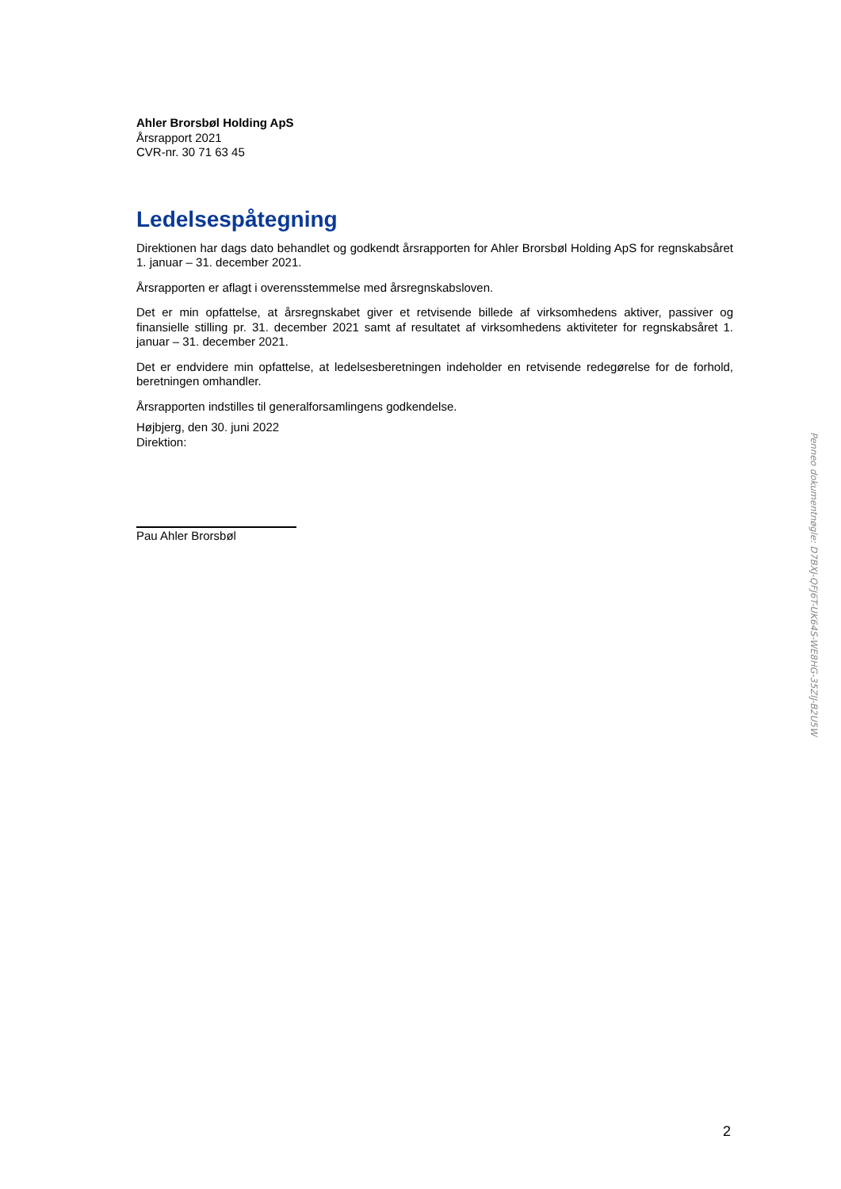Ahler Brorsbøl Holding ApS
Årsrapport 2021
CVR-nr. 30 71 63 45
Ledelsespåtegning
Direktionen har dags dato behandlet og godkendt årsrapporten for Ahler Brorsbøl Holding ApS for regnskabsåret 1. januar – 31. december 2021.
Årsrapporten er aflagt i overensstemmelse med årsregnskabsloven.
Det er min opfattelse, at årsregnskabet giver et retvisende billede af virksomhedens aktiver, passiver og finansielle stilling pr. 31. december 2021 samt af resultatet af virksomhedens aktiviteter for regnskabsåret 1. januar – 31. december 2021.
Det er endvidere min opfattelse, at ledelsesberetningen indeholder en retvisende redegørelse for de forhold, beretningen omhandler.
Årsrapporten indstilles til generalforsamlingens godkendelse.
Højbjerg, den 30. juni 2022
Direktion:
Pau Ahler Brorsbøl
Penneo dokumentnøgle: D7BXJ-QFJ6T-UK64S-WE8HG-35ZIJ-B2U5W
2